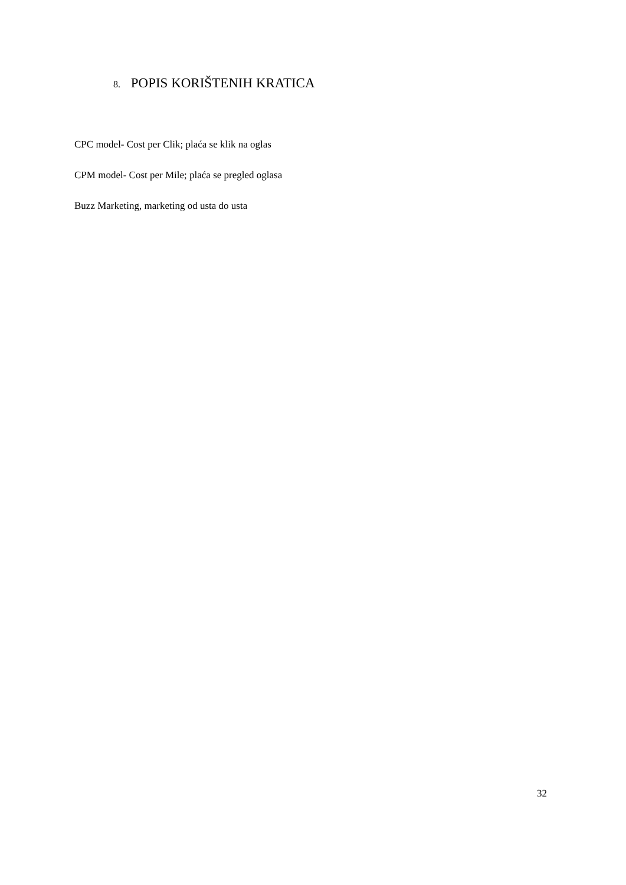8. POPIS KORIŠTENIH KRATICA
CPC model- Cost per Clik; plaća se klik na oglas
CPM model- Cost per Mile; plaća se pregled oglasa
Buzz Marketing, marketing od usta do usta
32